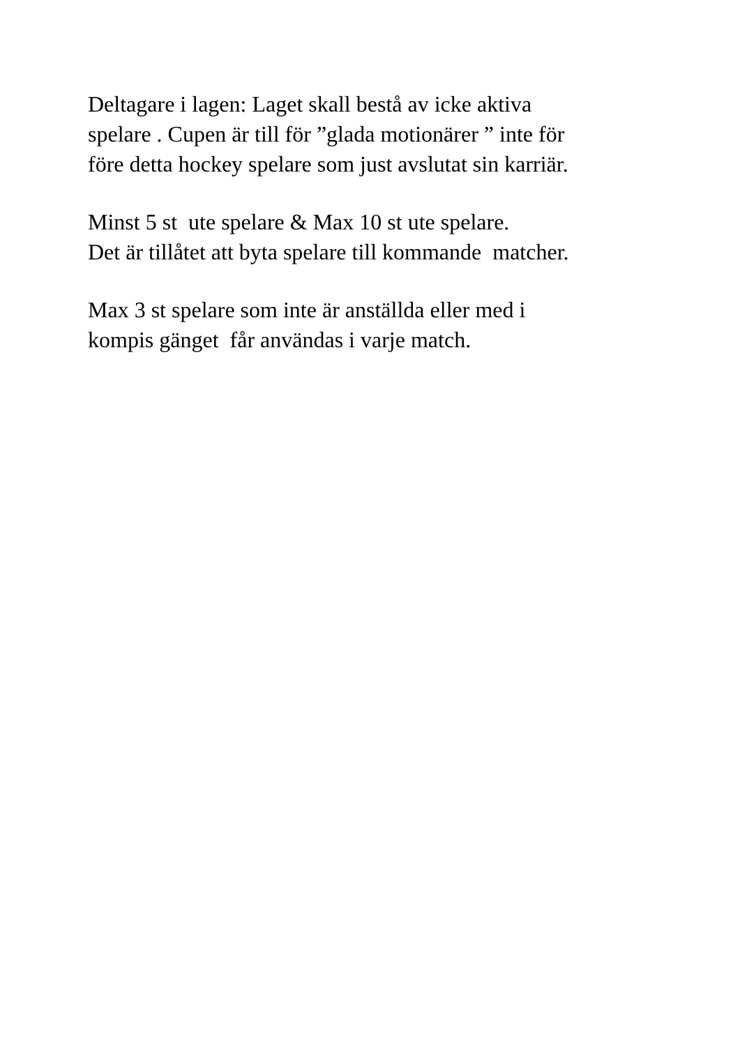Deltagare i lagen: Laget skall bestå av icke aktiva spelare . Cupen är till för ”glada motionärer ” inte för före detta hockey spelare som just avslutat sin karriär.
Minst 5 st ute spelare & Max 10 st ute spelare. Det är tillåtet att byta spelare till kommande matcher.
Max 3 st spelare som inte är anställda eller med i kompis gänget får användas i varje match.